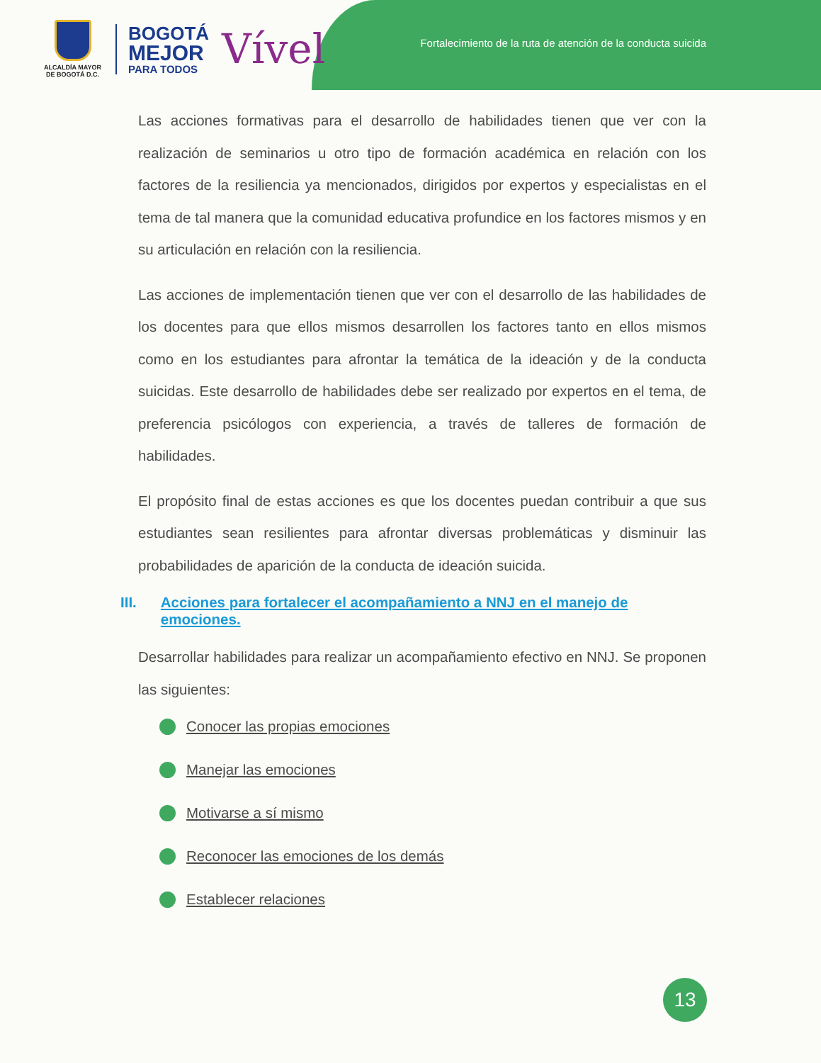ALCALDÍA MAYOR
DE BOGOTÁ D.C.
BOGOTÁ
MEJOR
PARA TODOS
Vível
Fortalecimiento de la ruta de atención de la conducta suicida
Las acciones formativas para el desarrollo de habilidades tienen que ver con la realización de seminarios u otro tipo de formación académica en relación con los factores de la resiliencia ya mencionados, dirigidos por expertos y especialistas en el tema de tal manera que la comunidad educativa profundice en los factores mismos y en su articulación en relación con la resiliencia.
Las acciones de implementación tienen que ver con el desarrollo de las habilidades de los docentes para que ellos mismos desarrollen los factores tanto en ellos mismos como en los estudiantes para afrontar la temática de la ideación y de la conducta suicidas. Este desarrollo de habilidades debe ser realizado por expertos en el tema, de preferencia psicólogos con experiencia, a través de talleres de formación de habilidades.
El propósito final de estas acciones es que los docentes puedan contribuir a que sus estudiantes sean resilientes para afrontar diversas problemáticas y disminuir las probabilidades de aparición de la conducta de ideación suicida.
III. Acciones para fortalecer el acompañamiento a NNJ en el manejo de emociones.
Desarrollar habilidades para realizar un acompañamiento efectivo en NNJ. Se proponen las siguientes:
Conocer las propias emociones
Manejar las emociones
Motivarse a sí mismo
Reconocer las emociones de los demás
Establecer relaciones
13